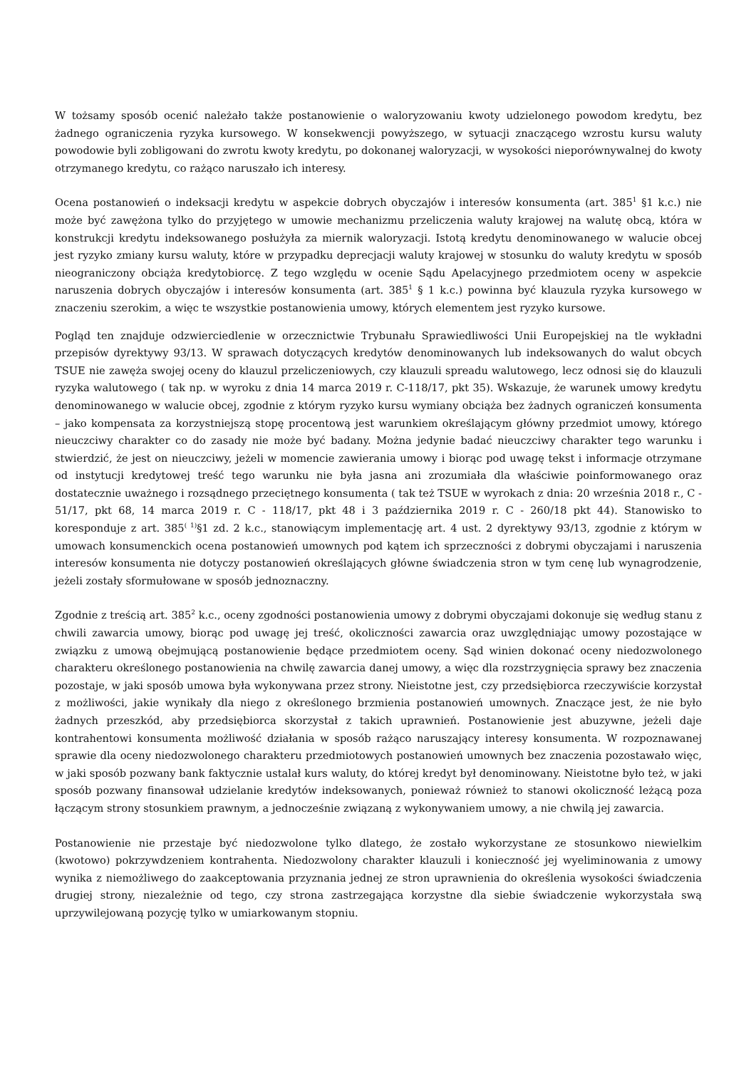W tożsamy sposób ocenić należało także postanowienie o waloryzowaniu kwoty udzielonego powodom kredytu, bez żadnego ograniczenia ryzyka kursowego. W konsekwencji powyższego, w sytuacji znaczącego wzrostu kursu waluty powodowie byli zobligowani do zwrotu kwoty kredytu, po dokonanej waloryzacji, w wysokości nieporównywalnej do kwoty otrzymanego kredytu, co rażąco naruszało ich interesy.
Ocena postanowień o indeksacji kredytu w aspekcie dobrych obyczajów i interesów konsumenta (art. 385<sup>1</sup> §1 k.c.) nie może być zawężona tylko do przyjętego w umowie mechanizmu przeliczenia waluty krajowej na walutę obcą, która w konstrukcji kredytu indeksowanego posłużyła za miernik waloryzacji. Istotą kredytu denominowanego w walucie obcej jest ryzyko zmiany kursu waluty, które w przypadku deprecjacji waluty krajowej w stosunku do waluty kredytu w sposób nieograniczony obciąża kredytobiorcę. Z tego względu w ocenie Sądu Apelacyjnego przedmiotem oceny w aspekcie naruszenia dobrych obyczajów i interesów konsumenta (art. 385<sup>1</sup> § 1 k.c.) powinna być klauzula ryzyka kursowego w znaczeniu szerokim, a więc te wszystkie postanowienia umowy, których elementem jest ryzyko kursowe.
Pogląd ten znajduje odzwierciedlenie w orzecznictwie Trybunału Sprawiedliwości Unii Europejskiej na tle wykładni przepisów dyrektywy 93/13. W sprawach dotyczących kredytów denominowanych lub indeksowanych do walut obcych TSUE nie zawęża swojej oceny do klauzul przeliczeniowych, czy klauzuli spreadu walutowego, lecz odnosi się do klauzuli ryzyka walutowego ( tak np. w wyroku z dnia 14 marca 2019 r. C-118/17, pkt 35). Wskazuje, że warunek umowy kredytu denominowanego w walucie obcej, zgodnie z którym ryzyko kursu wymiany obciąża bez żadnych ograniczeń konsumenta – jako kompensata za korzystniejszą stopę procentową jest warunkiem określającym główny przedmiot umowy, którego nieuczciwy charakter co do zasady nie może być badany. Można jedynie badać nieuczciwy charakter tego warunku i stwierdzić, że jest on nieuczciwy, jeżeli w momencie zawierania umowy i biorąc pod uwagę tekst i informacje otrzymane od instytucji kredytowej treść tego warunku nie była jasna ani zrozumiała dla właściwie poinformowanego oraz dostatecznie uważnego i rozsądnego przeciętnego konsumenta ( tak też TSUE w wyrokach z dnia: 20 września 2018 r., C - 51/17, pkt 68, 14 marca 2019 r. C - 118/17, pkt 48 i 3 października 2019 r. C - 260/18 pkt 44). Stanowisko to koresponduje z art. 385<sup>( 1)</sup>§1 zd. 2 k.c., stanowiącym implementację art. 4 ust. 2 dyrektywy 93/13, zgodnie z którym w umowach konsumenckich ocena postanowień umownych pod kątem ich sprzeczności z dobrymi obyczajami i naruszenia interesów konsumenta nie dotyczy postanowień określających główne świadczenia stron w tym cenę lub wynagrodzenie, jeżeli zostały sformułowane w sposób jednoznaczny.
Zgodnie z treścią art. 385<sup>2</sup> k.c., oceny zgodności postanowienia umowy z dobrymi obyczajami dokonuje się według stanu z chwili zawarcia umowy, biorąc pod uwagę jej treść, okoliczności zawarcia oraz uwzględniając umowy pozostające w związku z umową obejmującą postanowienie będące przedmiotem oceny. Sąd winien dokonać oceny niedozwolonego charakteru określonego postanowienia na chwilę zawarcia danej umowy, a więc dla rozstrzygnięcia sprawy bez znaczenia pozostaje, w jaki sposób umowa była wykonywana przez strony. Nieistotne jest, czy przedsiębiorca rzeczywiście korzystał z możliwości, jakie wynikały dla niego z określonego brzmienia postanowień umownych. Znaczące jest, że nie było żadnych przeszkód, aby przedsiębiorca skorzystał z takich uprawnień. Postanowienie jest abuzywne, jeżeli daje kontrahentowi konsumenta możliwość działania w sposób rażąco naruszający interesy konsumenta. W rozpoznawanej sprawie dla oceny niedozwolonego charakteru przedmiotowych postanowień umownych bez znaczenia pozostawało więc, w jaki sposób pozwany bank faktycznie ustalał kurs waluty, do której kredyt był denominowany. Nieistotne było też, w jaki sposób pozwany finansował udzielanie kredytów indeksowanych, ponieważ również to stanowi okoliczność leżącą poza łączącym strony stosunkiem prawnym, a jednocześnie związaną z wykonywaniem umowy, a nie chwilą jej zawarcia.
Postanowienie nie przestaje być niedozwolone tylko dlatego, że zostało wykorzystane ze stosunkowo niewielkim (kwotowo) pokrzywdzeniem kontrahenta. Niedozwolony charakter klauzuli i konieczność jej wyeliminowania z umowy wynika z niemożliwego do zaakceptowania przyznania jednej ze stron uprawnienia do określenia wysokości świadczenia drugiej strony, niezależnie od tego, czy strona zastrzegająca korzystne dla siebie świadczenie wykorzystała swą uprzywilejowaną pozycję tylko w umiarkowanym stopniu.